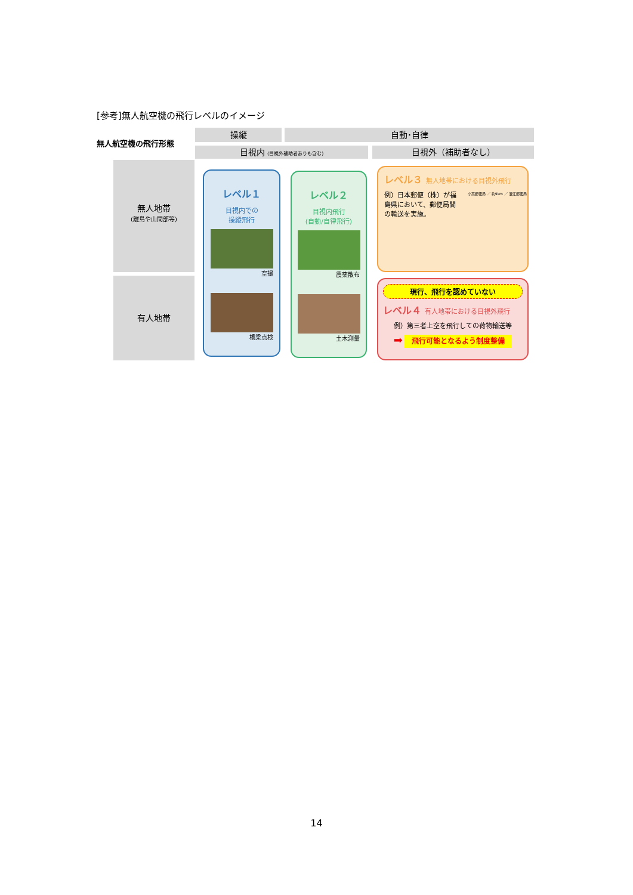[参考]無人航空機の飛行レベルのイメージ
無人航空機の飛行形態
操縦 自動･自律
目視内 (目視外補助者ありも含む) 目視外（補助者なし）
無人地帯
(離島や山間部等)
有人地帯
レベル１
目視内での
操縦飛行
空撮
橋梁点検
レベル２
目視内飛行
(自動/自律飛行)
農薬散布
土木測量
レベル３ 無人地帯における目視外飛行
例）日本郵便（株）が福島県において、郵便局間の輸送を実施。
小高郵便局 ／ 約9km ／ 浪江郵便局
現行、飛行を認めていない
レベル４ 有人地帯における目視外飛行
例）第三者上空を飛行しての荷物輸送等
➡ 飛行可能となるよう制度整備
14